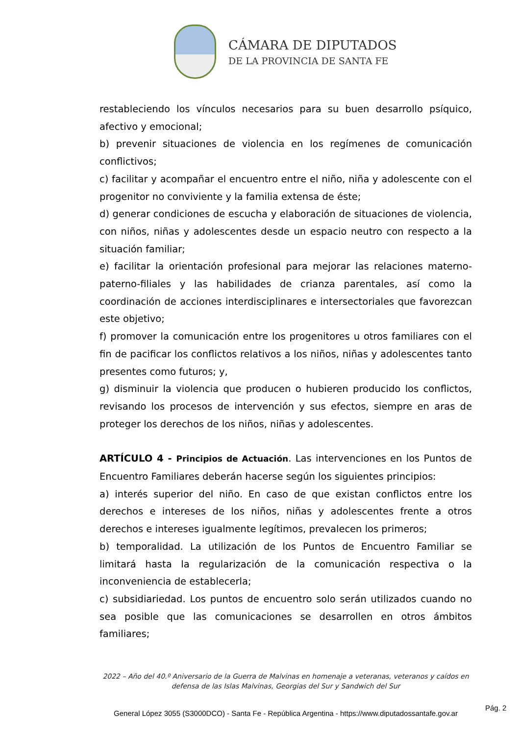CÁMARA DE DIPUTADOS
DE LA PROVINCIA DE SANTA FE
restableciendo los vínculos necesarios para su buen desarrollo psíquico, afectivo y emocional;
b) prevenir situaciones de violencia en los regímenes de comunicación conflictivos;
c) facilitar y acompañar el encuentro entre el niño, niña y adolescente con el progenitor no conviviente y la familia extensa de éste;
d) generar condiciones de escucha y elaboración de situaciones de violencia, con niños, niñas y adolescentes desde un espacio neutro con respecto a la situación familiar;
e) facilitar la orientación profesional para mejorar las relaciones materno-paterno-filiales y las habilidades de crianza parentales, así como la coordinación de acciones interdisciplinares e intersectoriales que favorezcan este objetivo;
f) promover la comunicación entre los progenitores u otros familiares con el fin de pacificar los conflictos relativos a los niños, niñas y adolescentes tanto presentes como futuros; y,
g) disminuir la violencia que producen o hubieren producido los conflictos, revisando los procesos de intervención y sus efectos, siempre en aras de proteger los derechos de los niños, niñas y adolescentes.
ARTÍCULO 4 - Principios de Actuación. Las intervenciones en los Puntos de Encuentro Familiares deberán hacerse según los siguientes principios:
a) interés superior del niño. En caso de que existan conflictos entre los derechos e intereses de los niños, niñas y adolescentes frente a otros derechos e intereses igualmente legítimos, prevalecen los primeros;
b) temporalidad. La utilización de los Puntos de Encuentro Familiar se limitará hasta la regularización de la comunicación respectiva o la inconveniencia de establecerla;
c) subsidiariedad. Los puntos de encuentro solo serán utilizados cuando no sea posible que las comunicaciones se desarrollen en otros ámbitos familiares;
2022 – Año del 40.º Aniversario de la Guerra de Malvinas en homenaje a veteranas, veteranos y caídos en defensa de las Islas Malvinas, Georgias del Sur y Sandwich del Sur
General López 3055 (S3000DCO) - Santa Fe - República Argentina - https://www.diputadossantafe.gov.ar
Pág. 2